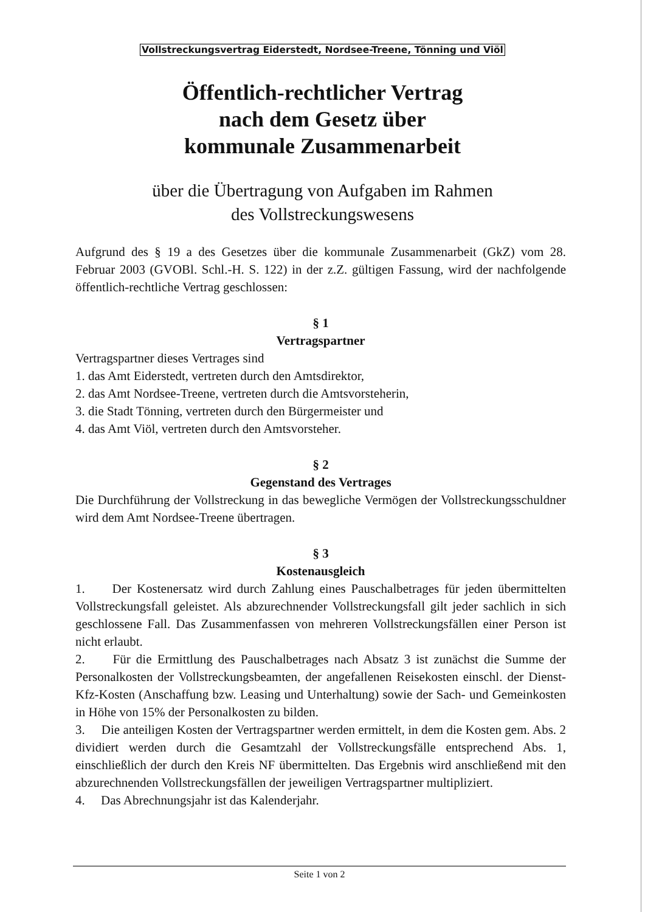Vollstreckungsvertrag Eiderstedt, Nordsee-Treene, Tönning und Viöl
Öffentlich-rechtlicher Vertrag
nach dem Gesetz über
kommunale Zusammenarbeit
über die Übertragung von Aufgaben im Rahmen
des Vollstreckungswesens
Aufgrund des § 19 a des Gesetzes über die kommunale Zusammenarbeit (GkZ) vom 28. Februar 2003 (GVOBl. Schl.-H. S. 122) in der z.Z. gültigen Fassung, wird der nachfolgende öffentlich-rechtliche Vertrag geschlossen:
§ 1
Vertragspartner
Vertragspartner dieses Vertrages sind
1. das Amt Eiderstedt, vertreten durch den Amtsdirektor,
2. das Amt Nordsee-Treene, vertreten durch die Amtsvorsteherin,
3. die Stadt Tönning, vertreten durch den Bürgermeister und
4. das Amt Viöl, vertreten durch den Amtsvorsteher.
§ 2
Gegenstand des Vertrages
Die Durchführung der Vollstreckung in das bewegliche Vermögen der Vollstreckungsschuldner wird dem Amt Nordsee-Treene übertragen.
§ 3
Kostenausgleich
1. Der Kostenersatz wird durch Zahlung eines Pauschalbetrages für jeden übermittelten Vollstreckungsfall geleistet. Als abzurechnender Vollstreckungsfall gilt jeder sachlich in sich geschlossene Fall. Das Zusammenfassen von mehreren Vollstreckungsfällen einer Person ist nicht erlaubt.
2. Für die Ermittlung des Pauschalbetrages nach Absatz 3 ist zunächst die Summe der Personalkosten der Vollstreckungsbeamten, der angefallenen Reisekosten einschl. der Dienst-Kfz-Kosten (Anschaffung bzw. Leasing und Unterhaltung) sowie der Sach- und Gemeinkosten in Höhe von 15% der Personalkosten zu bilden.
3. Die anteiligen Kosten der Vertragspartner werden ermittelt, in dem die Kosten gem. Abs. 2 dividiert werden durch die Gesamtzahl der Vollstreckungsfälle entsprechend Abs. 1, einschließlich der durch den Kreis NF übermittelten. Das Ergebnis wird anschließend mit den abzurechnenden Vollstreckungsfällen der jeweiligen Vertragspartner multipliziert.
4. Das Abrechnungsjahr ist das Kalenderjahr.
Seite 1 von 2